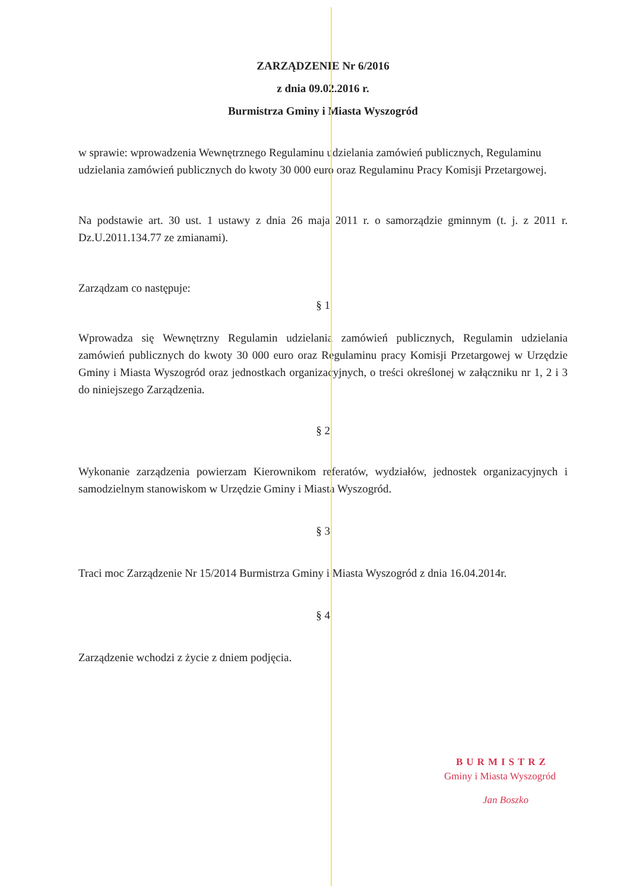ZARZĄDZENIE Nr 6/2016
z dnia 09.02.2016 r.
Burmistrza Gminy i Miasta Wyszogród
w sprawie: wprowadzenia Wewnętrznego Regulaminu udzielania zamówień publicznych, Regulaminu udzielania zamówień publicznych do kwoty 30 000 euro oraz Regulaminu Pracy Komisji Przetargowej.
Na podstawie art. 30 ust. 1 ustawy z dnia 26 maja 2011 r. o samorządzie gminnym (t. j. z 2011 r. Dz.U.2011.134.77 ze zmianami).
Zarządzam co następuje:
§ 1
Wprowadza się Wewnętrzny Regulamin udzielania zamówień publicznych, Regulamin udzielania zamówień publicznych do kwoty 30 000 euro oraz Regulaminu pracy Komisji Przetargowej w Urzędzie Gminy i Miasta Wyszogród oraz jednostkach organizacyjnych, o treści określonej w załączniku nr 1, 2 i 3 do niniejszego Zarządzenia.
§ 2
Wykonanie zarządzenia powierzam Kierownikom referatów, wydziałów, jednostek organizacyjnych i samodzielnym stanowiskom w Urzędzie Gminy i Miasta Wyszogród.
§ 3
Traci moc Zarządzenie Nr 15/2014 Burmistrza Gminy i Miasta Wyszogród z dnia 16.04.2014r.
§ 4
Zarządzenie wchodzi z życie z dniem podjęcia.
BURMISTRZ
Gminy i Miasta Wyszogród
Jan Boszko